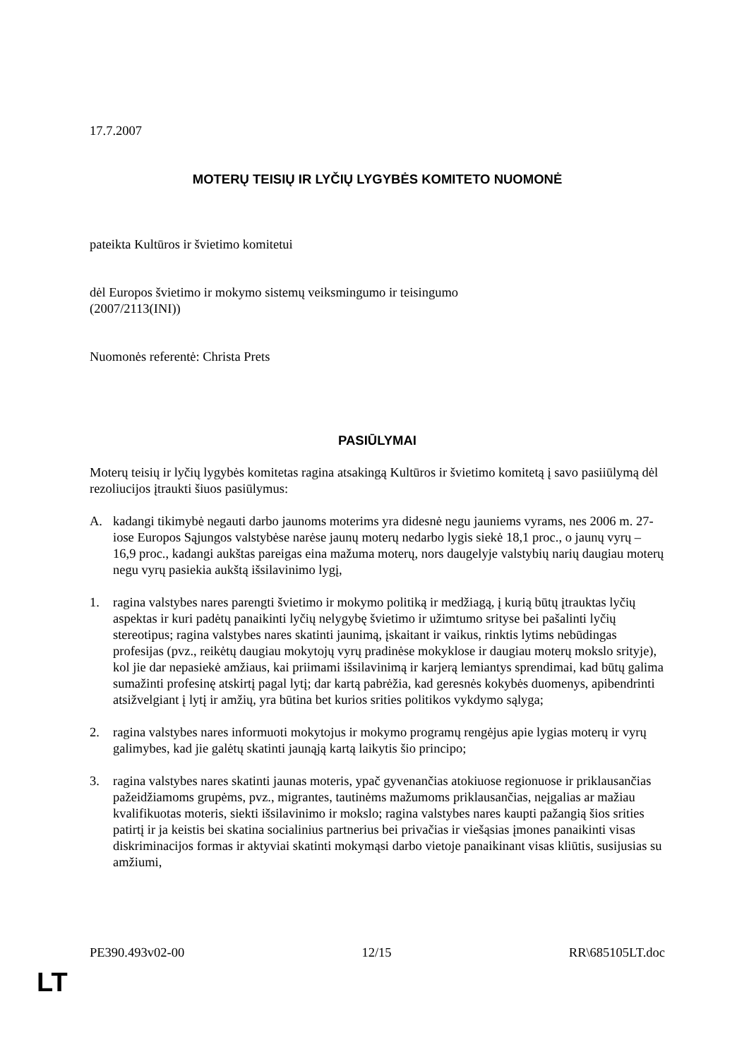17.7.2007
MOTERŲ TEISIŲ IR LYČIŲ LYGYBĖS KOMITETO NUOMONĖ
pateikta Kultūros ir švietimo komitetui
dėl Europos švietimo ir mokymo sistemų veiksmingumo ir teisingumo
(2007/2113(INI))
Nuomonės referentė: Christa Prets
PASIŪLYMAI
Moterų teisių ir lyčių lygybės komitetas ragina atsakingą Kultūros ir švietimo komitetą į savo pasiiūlymą dėl rezoliucijos įtraukti šiuos pasiūlymus:
A. kadangi tikimybė negauti darbo jaunoms moterims yra didesnė negu jauniems vyrams, nes 2006 m. 27-iose Europos Sąjungos valstybėse narėse jaunų moterų nedarbo lygis siekė 18,1 proc., o jaunų vyrų – 16,9 proc., kadangi aukštas pareigas eina mažuma moterų, nors daugelyje valstybių narių daugiau moterų negu vyrų pasiekia aukštą išsilavinimo lygį,
1. ragina valstybes nares parengti švietimo ir mokymo politiką ir medžiagą, į kurią būtų įtrauktas lyčių aspektas ir kuri padėtų panaikinti lyčių nelygybę švietimo ir užimtumo srityse bei pašalinti lyčių stereotipus; ragina valstybes nares skatinti jaunimą, įskaitant ir vaikus, rinktis lytims nebūdingas profesijas (pvz., reikėtų daugiau mokytojų vyrų pradinėse mokyklose ir daugiau moterų mokslo srityje), kol jie dar nepasiekė amžiaus, kai priimami išsilavinimą ir karjerą lemiantys sprendimai, kad būtų galima sumažinti profesinę atskirtį pagal lytį; dar kartą pabrėžia, kad geresnės kokybės duomenys, apibendrinti atsižvelgiant į lytį ir amžių, yra būtina bet kurios srities politikos vykdymo sąlyga;
2. ragina valstybes nares informuoti mokytojus ir mokymo programų rengėjus apie lygias moterų ir vyrų galimybes, kad jie galėtų skatinti jaunąją kartą laikytis šio principo;
3. ragina valstybes nares skatinti jaunas moteris, ypač gyvenančias atokiuose regionuose ir priklausančias pažeidžiamoms grupėms, pvz., migrantes, tautinėms mažumoms priklausančias, neįgalias ar mažiau kvalifikuotas moteris, siekti išsilavinimo ir mokslo; ragina valstybes nares kaupti pažangią šios srities patirtį ir ja keistis bei skatina socialinius partnerius bei privačias ir viešąsias įmones panaikinti visas diskriminacijos formas ir aktyviai skatinti mokymąsi darbo vietoje panaikinant visas kliūtis, susijusias su amžiumi,
PE390.493v02-00 12/15 RR\685105LT.doc
LT